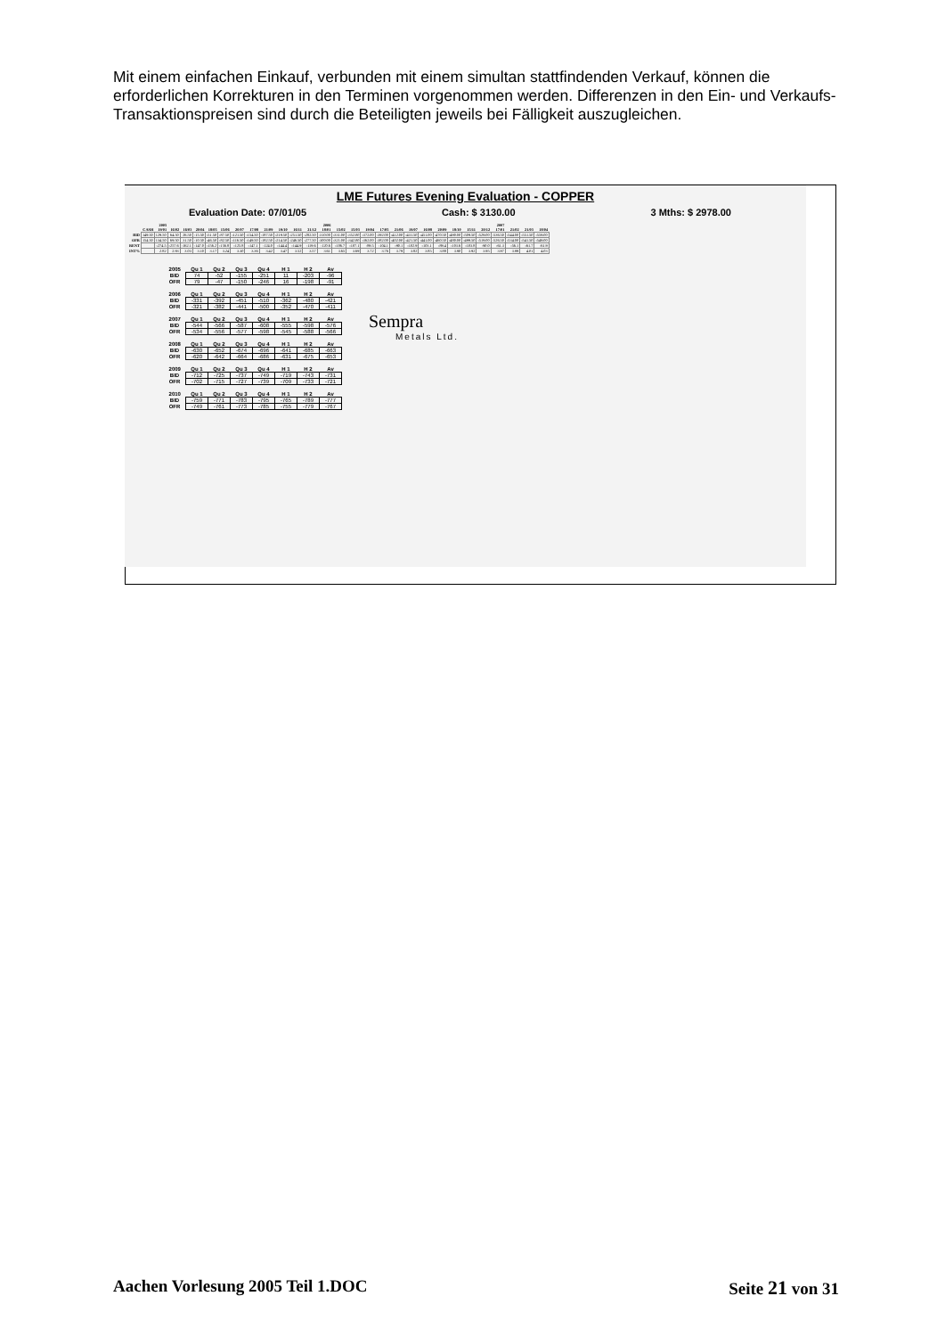Mit einem einfachen Einkauf, verbunden mit einem simultan stattfindenden Verkauf, können die erforderlichen Korrekturen in den Terminen vorgenommen werden. Differenzen in den Ein- und Verkaufs-Transaktionspreisen sind durch die Beteiligten jeweils bei Fälligkeit auszugleichen.
LME Futures Evening Evaluation - COPPER
Evaluation Date: 07/01/05 Cash: $ 3130.00 3 Mths: $ 2978.00
| | | 2005 | | | | | | | | | | | | 2006 | | | | | | | | | | | | 2007 | | | |
| --- | --- | --- | --- | --- | --- | --- | --- | --- | --- | --- | --- | --- | --- | --- | --- | --- | --- | --- | --- | --- | --- | --- | --- | --- | --- | --- | --- | --- | --- |
| | CASH | 19/01 | 16/02 | 16/03 | 20/04 | 18/05 | 15/06 | 20/07 | 17/08 | 21/09 | 19/10 | 16/11 | 21/12 | 18/01 | 15/02 | 15/03 | 19/04 | 17/05 | 21/06 | 19/07 | 16/08 | 20/09 | 18/10 | 15/11 | 20/12 | 17/01 | 21/02 | 21/03 | 18/04 |
| BID | 149.50 | 129.50 | 64.50 | 26.50 | -15.50 | -51.50 | -87.50 | -121.50 | -154.50 | -187.50 | -219.50 | -251.50 | -282.50 | -310.00 | -331.00 | -352.00 | -372.00 | -392.00 | -412.00 | -431.50 | -451.00 | -470.50 | -490.00 | -509.50 | -529.00 | -536.50 | -544.00 | -551.50 | -559.00 |
| OFR | 154.50 | 134.50 | 69.50 | 31.50 | -10.50 | -46.50 | -82.50 | -116.50 | -149.50 | -182.50 | -214.50 | -246.50 | -277.50 | -300.00 | -321.00 | -342.00 | -362.00 | -382.00 | -402.00 | -421.50 | -441.00 | -460.50 | -480.00 | -499.50 | -519.00 | -526.50 | -534.00 | -541.50 | -549.00 |
| RENT | | -274.5 | -257.6 | -162.1 | -147.0 | -156.2 | -156.8 | -125.8 | -147.1 | -124.0 | -144.4 | -144.9 | -119.6 | -120.6 | -106.7 | -107.1 | -89.5 | -104.1 | -90.1 | -102.9 | -103.1 | -89.4 | -103.6 | -103.8 | -90.0 | -61.3 | -56.1 | -61.7 | -61.9 |
| INT% | | 2.82 | 2.93 | 3.03 | 3.10 | 3.17 | 3.24 | 3.30 | 3.36 | 3.42 | 3.47 | 3.52 | 3.57 | 3.61 | 3.65 | 3.69 | 3.72 | 3.76 | 3.79 | 3.82 | 3.85 | 3.88 | 3.90 | 3.92 | 3.95 | 3.97 | 3.99 | 4.01 | 4.03 |
| 2005 | Qu 1 | Qu 2 | Qu 3 | Qu 4 | H 1 | H 2 | Av |
| --- | --- | --- | --- | --- | --- | --- | --- |
| BID | 74 | -52 | -155 | -251 | 11 | -203 | -96 |
| OFR | 79 | -47 | -150 | -246 | 16 | -198 | -91 |
| 2006 | Qu 1 | Qu 2 | Qu 3 | Qu 4 | H 1 | H 2 | Av |
| --- | --- | --- | --- | --- | --- | --- | --- |
| BID | -331 | -392 | -451 | -510 | -362 | -480 | -421 |
| OFR | -321 | -382 | -441 | -500 | -352 | -470 | -411 |
| 2007 | Qu 1 | Qu 2 | Qu 3 | Qu 4 | H 1 | H 2 | Av |
| --- | --- | --- | --- | --- | --- | --- | --- |
| BID | -544 | -566 | -587 | -608 | -555 | -598 | -576 |
| OFR | -534 | -556 | -577 | -598 | -545 | -588 | -566 |
| 2008 | Qu 1 | Qu 2 | Qu 3 | Qu 4 | H 1 | H 2 | Av |
| --- | --- | --- | --- | --- | --- | --- | --- |
| BID | -630 | -652 | -674 | -696 | -641 | -685 | -663 |
| OFR | -620 | -642 | -664 | -686 | -631 | -675 | -653 |
| 2009 | Qu 1 | Qu 2 | Qu 3 | Qu 4 | H 1 | H 2 | Av |
| --- | --- | --- | --- | --- | --- | --- | --- |
| BID | -712 | -725 | -737 | -749 | -719 | -743 | -731 |
| OFR | -702 | -715 | -727 | -739 | -709 | -733 | -721 |
| 2010 | Qu 1 | Qu 2 | Qu 3 | Qu 4 | H 1 | H 2 | Av |
| --- | --- | --- | --- | --- | --- | --- | --- |
| BID | -759 | -771 | -783 | -795 | -765 | -789 | -777 |
| OFR | -749 | -761 | -773 | -785 | -755 | -779 | -767 |
Sempra
Metals Ltd.
Aachen Vorlesung 2005 Teil 1.DOC Seite 21 von 31